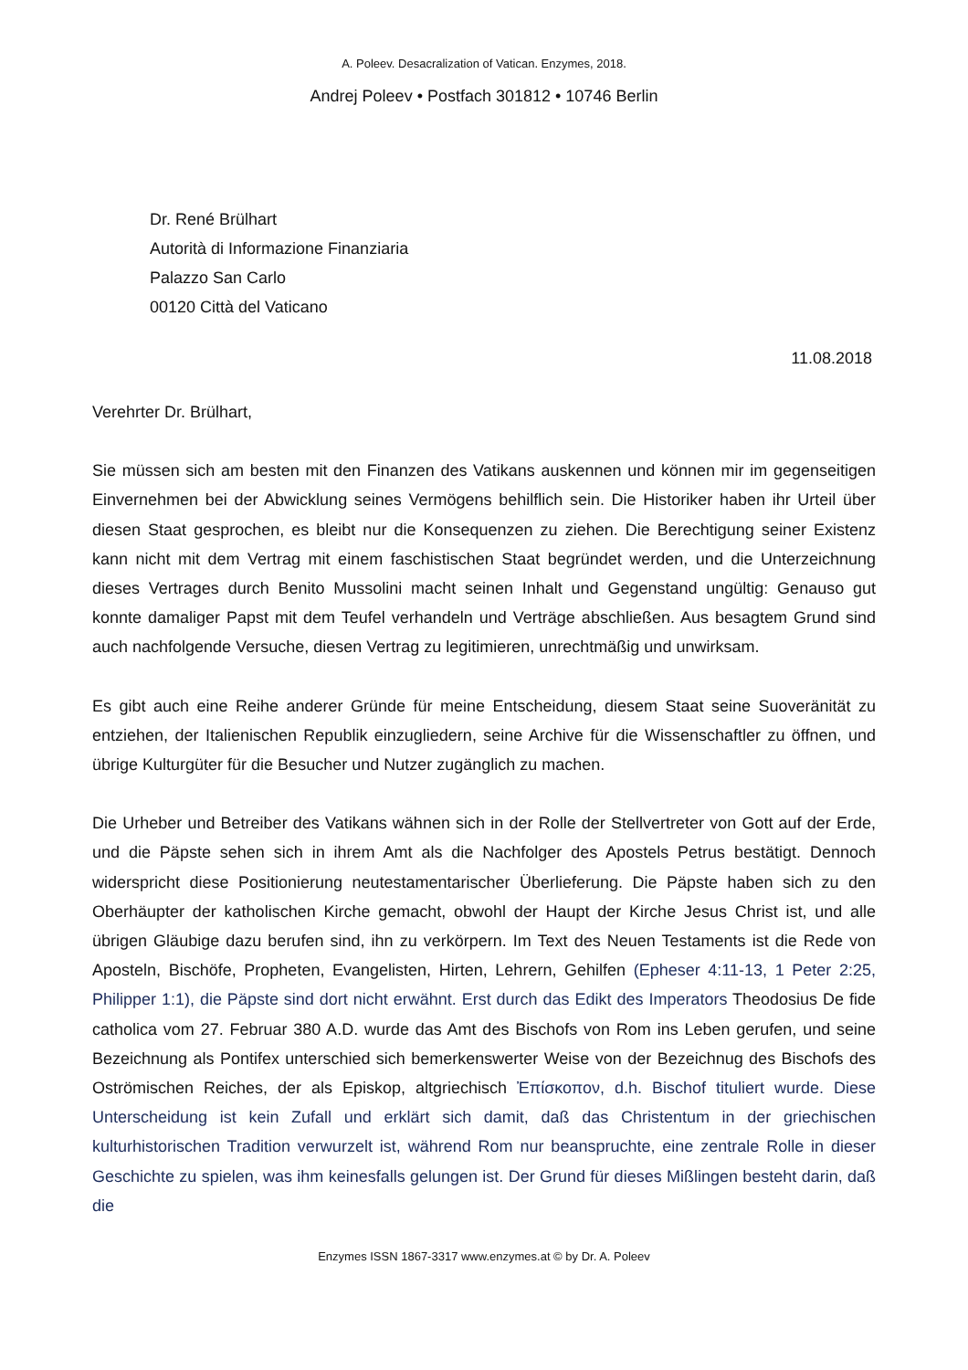A. Poleev. Desacralization of Vatican. Enzymes, 2018.
Andrej Poleev • Postfach 301812 • 10746 Berlin
Dr. René Brülhart
Autorità di Informazione Finanziaria
Palazzo San Carlo
00120 Città del Vaticano
11.08.2018
Verehrter Dr. Brülhart,
Sie müssen sich am besten mit den Finanzen des Vatikans auskennen und können mir im gegenseitigen Einvernehmen bei der Abwicklung seines Vermögens behilflich sein. Die Historiker haben ihr Urteil über diesen Staat gesprochen, es bleibt nur die Konsequenzen zu ziehen. Die Berechtigung seiner Existenz kann nicht mit dem Vertrag mit einem faschistischen Staat begründet werden, und die Unterzeichnung dieses Vertrages durch Benito Mussolini macht seinen Inhalt und Gegenstand ungültig: Genauso gut konnte damaliger Papst mit dem Teufel verhandeln und Verträge abschließen. Aus besagtem Grund sind auch nachfolgende Versuche, diesen Vertrag zu legitimieren, unrechtmäßig und unwirksam.
Es gibt auch eine Reihe anderer Gründe für meine Entscheidung, diesem Staat seine Suoveränität zu entziehen, der Italienischen Republik einzugliedern, seine Archive für die Wissenschaftler zu öffnen, und übrige Kulturgüter für die Besucher und Nutzer zugänglich zu machen.
Die Urheber und Betreiber des Vatikans wähnen sich in der Rolle der Stellvertreter von Gott auf der Erde, und die Päpste sehen sich in ihrem Amt als die Nachfolger des Apostels Petrus bestätigt. Dennoch widerspricht diese Positionierung neutestamentarischer Überlieferung. Die Päpste haben sich zu den Oberhäupter der katholischen Kirche gemacht, obwohl der Haupt der Kirche Jesus Christ ist, und alle übrigen Gläubige dazu berufen sind, ihn zu verkörpern. Im Text des Neuen Testaments ist die Rede von Aposteln, Bischöfe, Propheten, Evangelisten, Hirten, Lehrern, Gehilfen (Epheser 4:11-13, 1 Peter 2:25, Philipper 1:1), die Päpste sind dort nicht erwähnt. Erst durch das Edikt des Imperators Theodosius De fide catholica vom 27. Februar 380 A.D. wurde das Amt des Bischofs von Rom ins Leben gerufen, und seine Bezeichnung als Pontifex unterschied sich bemerkenswerter Weise von der Bezeichnug des Bischofs des Oströmischen Reiches, der als Episkop, altgriechisch Ἐπίσκοπον, d.h. Bischof tituliert wurde. Diese Unterscheidung ist kein Zufall und erklärt sich damit, daß das Christentum in der griechischen kulturhistorischen Tradition verwurzelt ist, während Rom nur beanspruchte, eine zentrale Rolle in dieser Geschichte zu spielen, was ihm keinesfalls gelungen ist. Der Grund für dieses Mißlingen besteht darin, daß die
Enzymes ISSN 1867-3317 www.enzymes.at © by Dr. A. Poleev